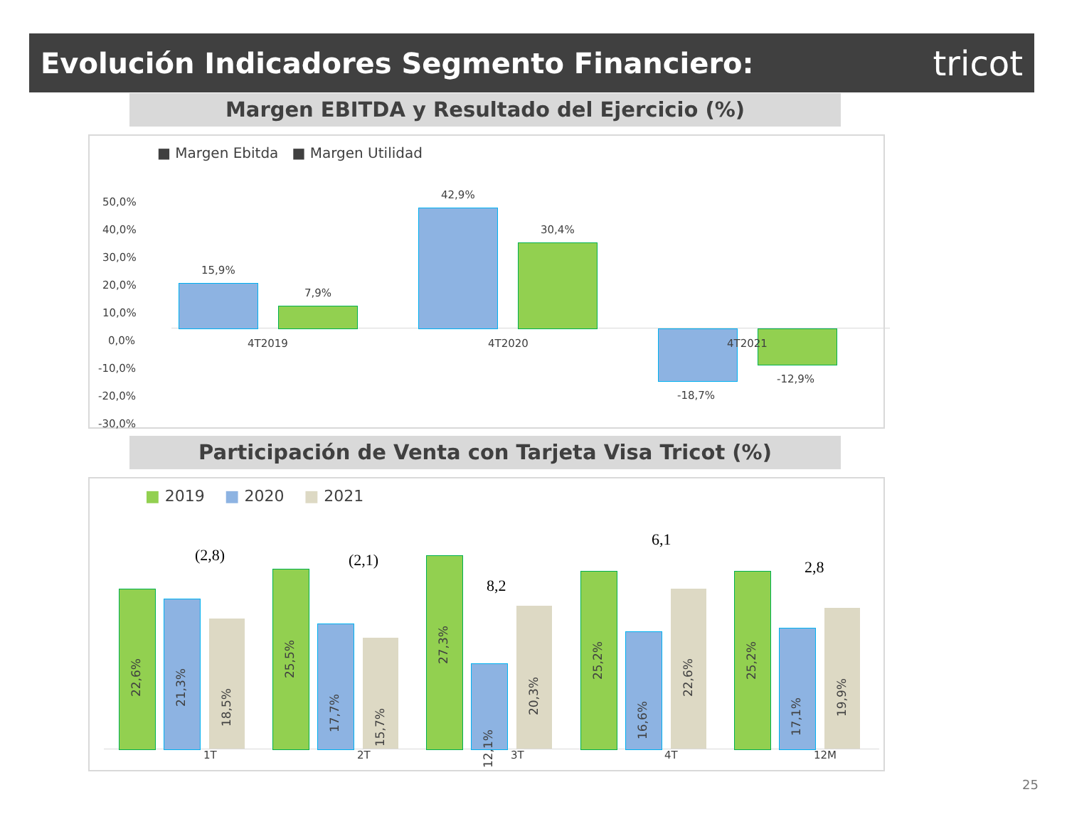Evolución Indicadores Segmento Financiero:
tricot
Margen EBITDA y Resultado del Ejercicio (%)
■ Margen Ebitda ■ Margen Utilidad
50,0%
40,0%
30,0%
20,0%
10,0%
0,0%
-10,0%
-20,0%
-30,0%
15,9%
7,9%
4T2019
42,9%
30,4%
4T2020
-18,7%
-12,9%
4T2021
Participación de Venta con Tarjeta Visa Tricot (%)
■ 2019 ■ 2020 ■ 2021
22,6%
21,3%
18,5%
(2,8)
1T
25,5%
17,7%
15,7%
(2,1)
2T
27,3%
12,1%
20,3%
8,2
3T
25,2%
16,6%
22,6%
6,1
4T
25,2%
17,1%
19,9%
2,8
12M
25